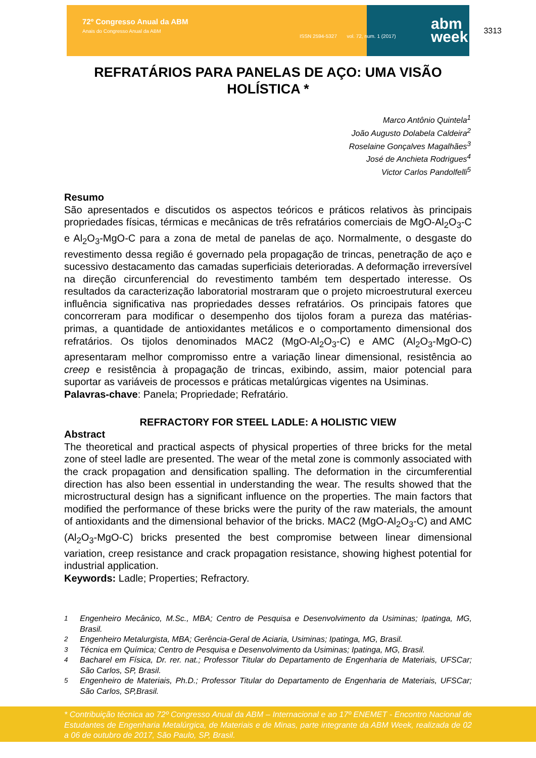72º Congresso Anual da ABM
Anais do Congresso Anual da ABM
ISSN 2594-5327 vol. 72, num. 1 (2017)
abm
week
3313
REFRATÁRIOS PARA PANELAS DE AÇO: UMA VISÃO HOLÍSTICA *
Marco Antônio Quintela<sup>1</sup>
João Augusto Dolabela Caldeira<sup>2</sup>
Roselaine Gonçalves Magalhães<sup>3</sup>
José de Anchieta Rodrigues<sup>4</sup>
Victor Carlos Pandolfelli<sup>5</sup>
Resumo
São apresentados e discutidos os aspectos teóricos e práticos relativos às principais propriedades físicas, térmicas e mecânicas de três refratários comerciais de MgO-Al<sub>2</sub>O<sub>3</sub>-C e Al<sub>2</sub>O<sub>3</sub>-MgO-C para a zona de metal de panelas de aço. Normalmente, o desgaste do revestimento dessa região é governado pela propagação de trincas, penetração de aço e sucessivo destacamento das camadas superficiais deterioradas. A deformação irreversível na direção circunferencial do revestimento também tem despertado interesse. Os resultados da caracterização laboratorial mostraram que o projeto microestrutural exerceu influência significativa nas propriedades desses refratários. Os principais fatores que concorreram para modificar o desempenho dos tijolos foram a pureza das matérias-primas, a quantidade de antioxidantes metálicos e o comportamento dimensional dos refratários. Os tijolos denominados MAC2 (MgO-Al<sub>2</sub>O<sub>3</sub>-C) e AMC (Al<sub>2</sub>O<sub>3</sub>-MgO-C) apresentaram melhor compromisso entre a variação linear dimensional, resistência ao creep e resistência à propagação de trincas, exibindo, assim, maior potencial para suportar as variáveis de processos e práticas metalúrgicas vigentes na Usiminas.
Palavras-chave: Panela; Propriedade; Refratário.
REFRACTORY FOR STEEL LADLE: A HOLISTIC VIEW
Abstract
The theoretical and practical aspects of physical properties of three bricks for the metal zone of steel ladle are presented. The wear of the metal zone is commonly associated with the crack propagation and densification spalling. The deformation in the circumferential direction has also been essential in understanding the wear. The results showed that the microstructural design has a significant influence on the properties. The main factors that modified the performance of these bricks were the purity of the raw materials, the amount of antioxidants and the dimensional behavior of the bricks. MAC2 (MgO-Al<sub>2</sub>O<sub>3</sub>-C) and AMC (Al<sub>2</sub>O<sub>3</sub>-MgO-C) bricks presented the best compromise between linear dimensional variation, creep resistance and crack propagation resistance, showing highest potential for industrial application.
Keywords: Ladle; Properties; Refractory.
<sup>1</sup> Engenheiro Mecânico, M.Sc., MBA; Centro de Pesquisa e Desenvolvimento da Usiminas; Ipatinga, MG, Brasil.
<sup>2</sup> Engenheiro Metalurgista, MBA; Gerência-Geral de Aciaria, Usiminas; Ipatinga, MG, Brasil.
<sup>3</sup> Técnica em Química; Centro de Pesquisa e Desenvolvimento da Usiminas; Ipatinga, MG, Brasil.
<sup>4</sup> Bacharel em Física, Dr. rer. nat.; Professor Titular do Departamento de Engenharia de Materiais, UFSCar; São Carlos, SP, Brasil.
<sup>5</sup> Engenheiro de Materiais, Ph.D.; Professor Titular do Departamento de Engenharia de Materiais, UFSCar; São Carlos, SP,Brasil.
* Contribuição técnica ao 72º Congresso Anual da ABM – Internacional e ao 17º ENEMET - Encontro Nacional de Estudantes de Engenharia Metalúrgica, de Materiais e de Minas, parte integrante da ABM Week, realizada de 02 a 06 de outubro de 2017, São Paulo, SP, Brasil.